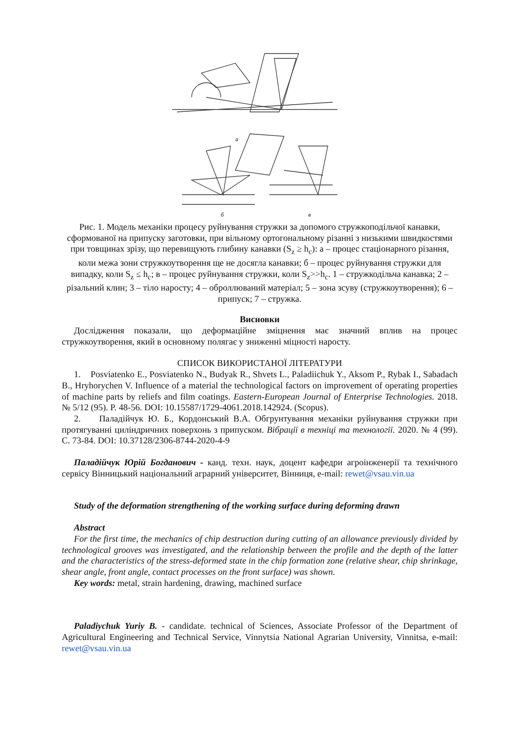а
б
в
Рис. 1. Модель механіки процесу руйнування стружки за допомого стружкоподільчої канавки, сформованої на припуску заготовки, при вільному ортогональному різанні з низькими швидкостями при товщинах зрізу, що перевищують глибину канавки (S<sub>z</sub> ≥ h<sub>c</sub>): а – процес стаціонарного різання, коли межа зони стружкоутворення ще не досягла канавки; б – процес руйнування стружки для випадку, коли S<sub>z</sub> ≤ h<sub>c</sub>; в – процес руйнування стружки, коли S<sub>z</sub>>>h<sub>c</sub>. 1 – стружкодільча канавка; 2 – різальний клин; 3 – тіло наросту; 4 – оброллюваний матеріал; 5 – зона зсуву (стружкоутворення); 6 – припуск; 7 – стружка.
Висновки
Дослідження показали, що деформаційне зміцнення має значний вплив на процес стружкоутворення, який в основному полягає у зниженні міцності наросту.
СПИСОК ВИКОРИСТАНОЇ ЛІТЕРАТУРИ
1. Posviatenko E., Posviatenko N., Budyak R., Shvets L., Paladiichuk Y., Aksom P., Rybak I., Sabadach B., Hryhorychen V. Influence of a material the technological factors on improvement of operating properties of machine parts by reliefs and film coatings. Eastern-European Journal of Enterprise Technologies. 2018. № 5/12 (95). P. 48-56. DOI: 10.15587/1729-4061.2018.142924. (Scopus).
2. Паладійчук Ю. Б., Кордонський В.А. Обгрунтування механіки руйнування стружки при протягуванні циліндричних поверхонь з припуском. Вібрації в техніці та технології. 2020. № 4 (99). С. 73-84. DOI: 10.37128/2306-8744-2020-4-9
Паладійчук Юрій Богданович - канд. техн. наук, доцент кафедри агроінженерії та технічного сервісу Вінницький національний аграрний університет, Вінниця, e-mail: rewet@vsau.vin.ua
Study of the deformation strengthening of the working surface during deforming drawn
Abstract
For the first time, the mechanics of chip destruction during cutting of an allowance previously divided by technological grooves was investigated, and the relationship between the profile and the depth of the latter and the characteristics of the stress-deformed state in the chip formation zone (relative shear, chip shrinkage, shear angle, front angle, contact processes on the front surface) was shown.
Key words: metal, strain hardening, drawing, machined surface
Paladiychuk Yuriy B. - candidate. technical of Sciences, Associate Professor of the Department of Agricultural Engineering and Technical Service, Vinnytsia National Agrarian University, Vinnitsa, e-mail: rewet@vsau.vin.ua